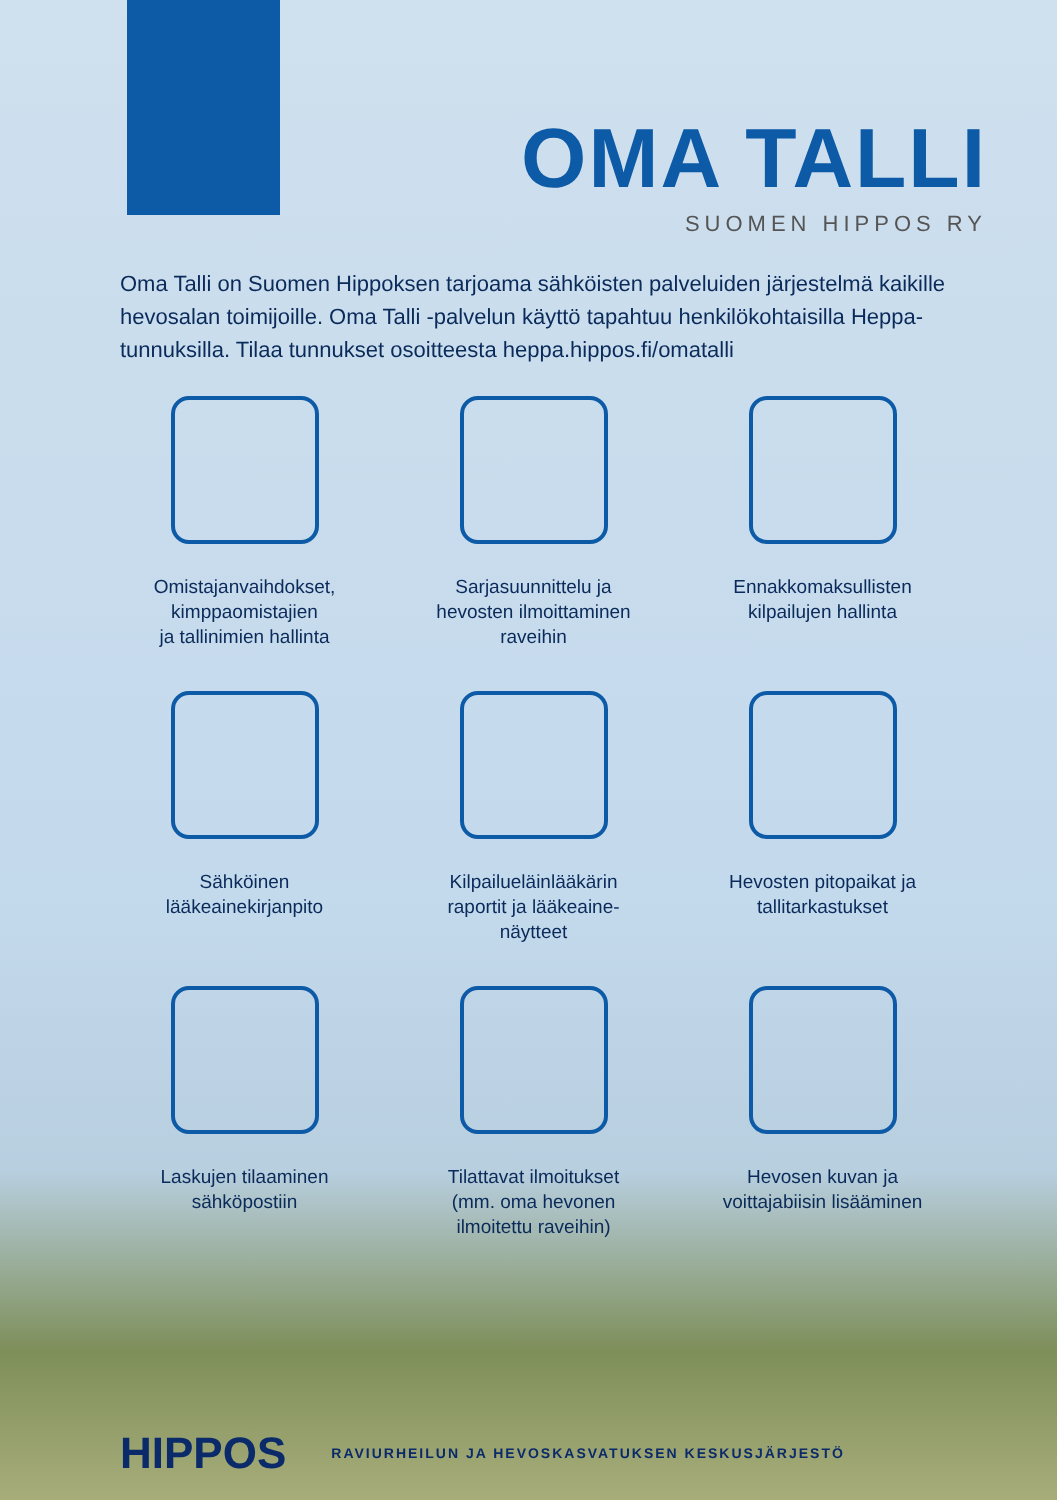OMA TALLI
SUOMEN HIPPOS RY
Oma Talli on Suomen Hippoksen tarjoama sähköisten palveluiden järjestelmä kaikille hevosalan toimijoille. Oma Talli -palvelun käyttö tapahtuu henkilökohtaisilla Heppa-tunnuksilla. Tilaa tunnukset osoitteesta heppa.hippos.fi/omatalli
Omistajanvaihdokset,
kimppaomistajien
ja tallinimien hallinta
Sarjasuunnittelu ja
hevosten ilmoittaminen
raveihin
Ennakkomaksullisten
kilpailujen hallinta
Sähköinen
lääkeainekirjanpito
Kilpailueläinlääkärin
raportit ja lääkeaine-
näytteet
Hevosten pitopaikat ja
tallitarkastukset
Laskujen tilaaminen
sähköpostiin
Tilattavat ilmoitukset
(mm. oma hevonen
ilmoitettu raveihin)
Hevosen kuvan ja
voittajabiisin lisääminen
HIPPOS
RAVIURHEILUN JA HEVOSKASVATUKSEN KESKUSJÄRJESTÖ